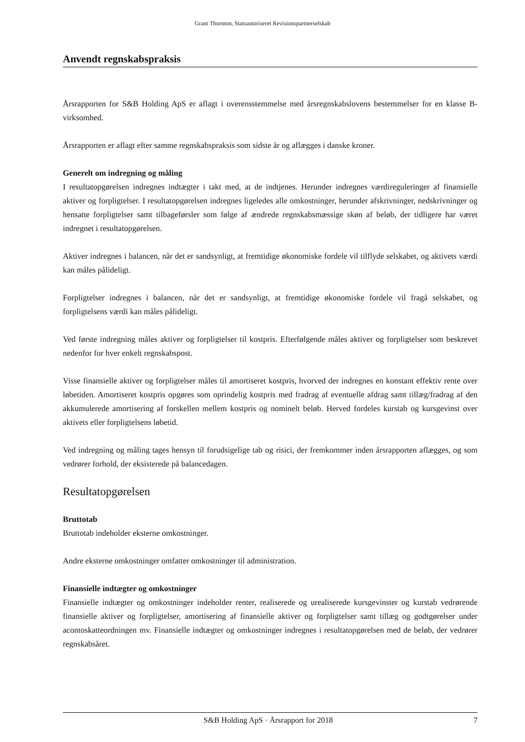Grant Thornton, Statsautoriseret Revisionspartnerselskab
Anvendt regnskabspraksis
Årsrapporten for S&B Holding ApS er aflagt i overensstemmelse med årsregnskabslovens bestemmelser for en klasse B-virksomhed.
Årsrapporten er aflagt efter samme regnskabspraksis som sidste år og aflægges i danske kroner.
Generelt om indregning og måling
I resultatopgørelsen indregnes indtægter i takt med, at de indtjenes. Herunder indregnes værdireguleringer af finansielle aktiver og forpligtelser. I resultatopgørelsen indregnes ligeledes alle omkostninger, herunder afskrivninger, nedskrivninger og hensatte forpligtelser samt tilbageførsler som følge af ændrede regnskabsmæssige skøn af beløb, der tidligere har været indregnet i resultatopgørelsen.
Aktiver indregnes i balancen, når det er sandsynligt, at fremtidige økonomiske fordele vil tilflyde selskabet, og aktivets værdi kan måles pålideligt.
Forpligtelser indregnes i balancen, når det er sandsynligt, at fremtidige økonomiske fordele vil fragå selskabet, og forpligtelsens værdi kan måles pålideligt.
Ved første indregning måles aktiver og forpligtelser til kostpris. Efterfølgende måles aktiver og forpligtelser som beskrevet nedenfor for hver enkelt regnskabspost.
Visse finansielle aktiver og forpligtelser måles til amortiseret kostpris, hvorved der indregnes en konstant effektiv rente over løbetiden. Amortiseret kostpris opgøres som oprindelig kostpris med fradrag af eventuelle afdrag samt tillæg/fradrag af den akkumulerede amortisering af forskellen mellem kostpris og nominelt beløb. Herved fordeles kurstab og kursgevinst over aktivets eller forpligtelsens løbetid.
Ved indregning og måling tages hensyn til forudsigelige tab og risici, der fremkommer inden årsrapporten aflægges, og som vedrører forhold, der eksisterede på balancedagen.
Resultatopgørelsen
Bruttotab
Bruttotab indeholder eksterne omkostninger.
Andre eksterne omkostninger omfatter omkostninger til administration.
Finansielle indtægter og omkostninger
Finansielle indtægter og omkostninger indeholder renter, realiserede og urealiserede kursgevinster og kurstab vedrørende finansielle aktiver og forpligtelser, amortisering af finansielle aktiver og forpligtelser samt tillæg og godtgørelser under acontoskatteordningen mv. Finansielle indtægter og omkostninger indregnes i resultatopgørelsen med de beløb, der vedrører regnskabsåret.
S&B Holding ApS · Årsrapport for 2018 7